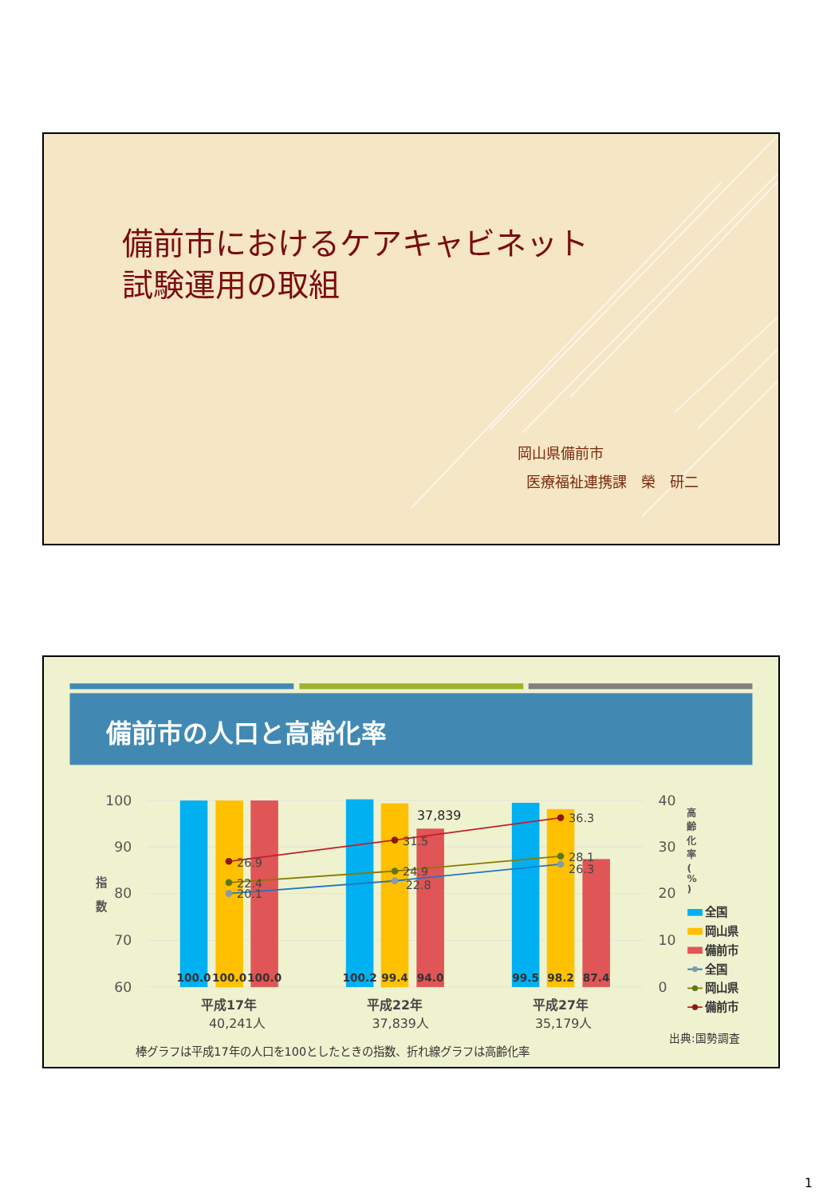備前市におけるケアキャビネット
試験運用の取組
岡山県備前市
医療福祉連携課　榮　研二
備前市の人口と高齢化率
100
90
80
70
60
指
数
100.0
100.0
100.0
100.2
99.4
94.0
99.5
98.2
87.4
37,839
26.9
22.4
20.1
31.5
24.9
22.8
36.3
28.1
26.3
40
30
20
10
0
高
齢
化
率
(
%
)
全国
岡山県
備前市
全国
岡山県
備前市
平成17年
40,241人
平成22年
37,839人
平成27年
35,179人
出典:国勢調査
棒グラフは平成17年の人口を100としたときの指数、折れ線グラフは高齢化率
1